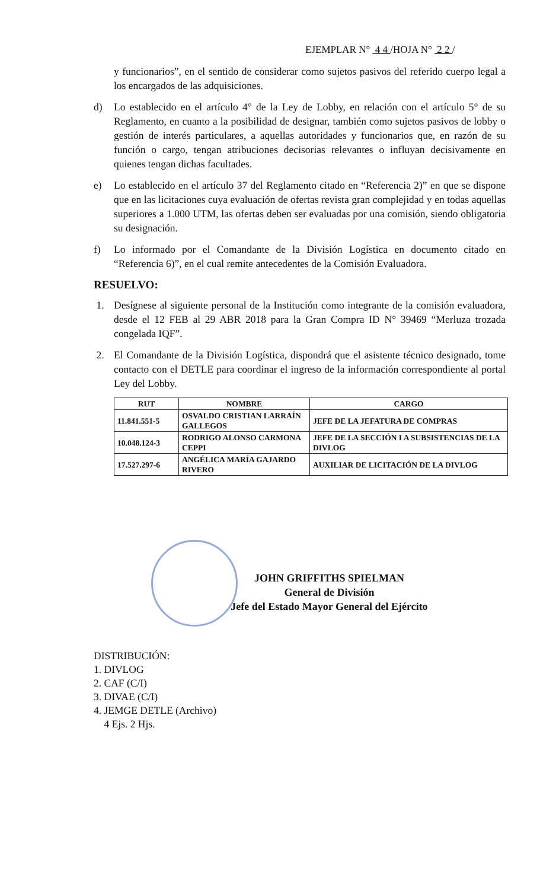EJEMPLAR N° 4 4 /HOJA N° 2 2 /
y funcionarios”, en el sentido de considerar como sujetos pasivos del referido cuerpo legal a los encargados de las adquisiciones.
d) Lo establecido en el artículo 4° de la Ley de Lobby, en relación con el artículo 5° de su Reglamento, en cuanto a la posibilidad de designar, también como sujetos pasivos de lobby o gestión de interés particulares, a aquellas autoridades y funcionarios que, en razón de su función o cargo, tengan atribuciones decisorias relevantes o influyan decisivamente en quienes tengan dichas facultades.
e) Lo establecido en el artículo 37 del Reglamento citado en “Referencia 2)” en que se dispone que en las licitaciones cuya evaluación de ofertas revista gran complejidad y en todas aquellas superiores a 1.000 UTM, las ofertas deben ser evaluadas por una comisión, siendo obligatoria su designación.
f) Lo informado por el Comandante de la División Logística en documento citado en “Referencia 6)”, en el cual remite antecedentes de la Comisión Evaluadora.
RESUELVO:
1. Desígnese al siguiente personal de la Institución como integrante de la comisión evaluadora, desde el 12 FEB al 29 ABR 2018 para la Gran Compra ID N° 39469 “Merluza trozada congelada IQF”.
2. El Comandante de la División Logística, dispondrá que el asistente técnico designado, tome contacto con el DETLE para coordinar el ingreso de la información correspondiente al portal Ley del Lobby.
| RUT | NOMBRE | CARGO |
| --- | --- | --- |
| 11.841.551-5 | OSVALDO CRISTIAN LARRAÍN GALLEGOS | JEFE DE LA JEFATURA DE COMPRAS |
| 10.048.124-3 | RODRIGO ALONSO CARMONA CEPPI | JEFE DE LA SECCIÓN I A SUBSISTENCIAS DE LA DIVLOG |
| 17.527.297-6 | ANGÉLICA MARÍA GAJARDO RIVERO | AUXILIAR DE LICITACIÓN DE LA DIVLOG |
JOHN GRIFFITHS SPIELMAN
General de División
Jefe del Estado Mayor General del Ejército
DISTRIBUCIÓN:
1. DIVLOG
2. CAF (C/I)
3. DIVAE (C/I)
4. JEMGE DETLE (Archivo)
4 Ejs. 2 Hjs.